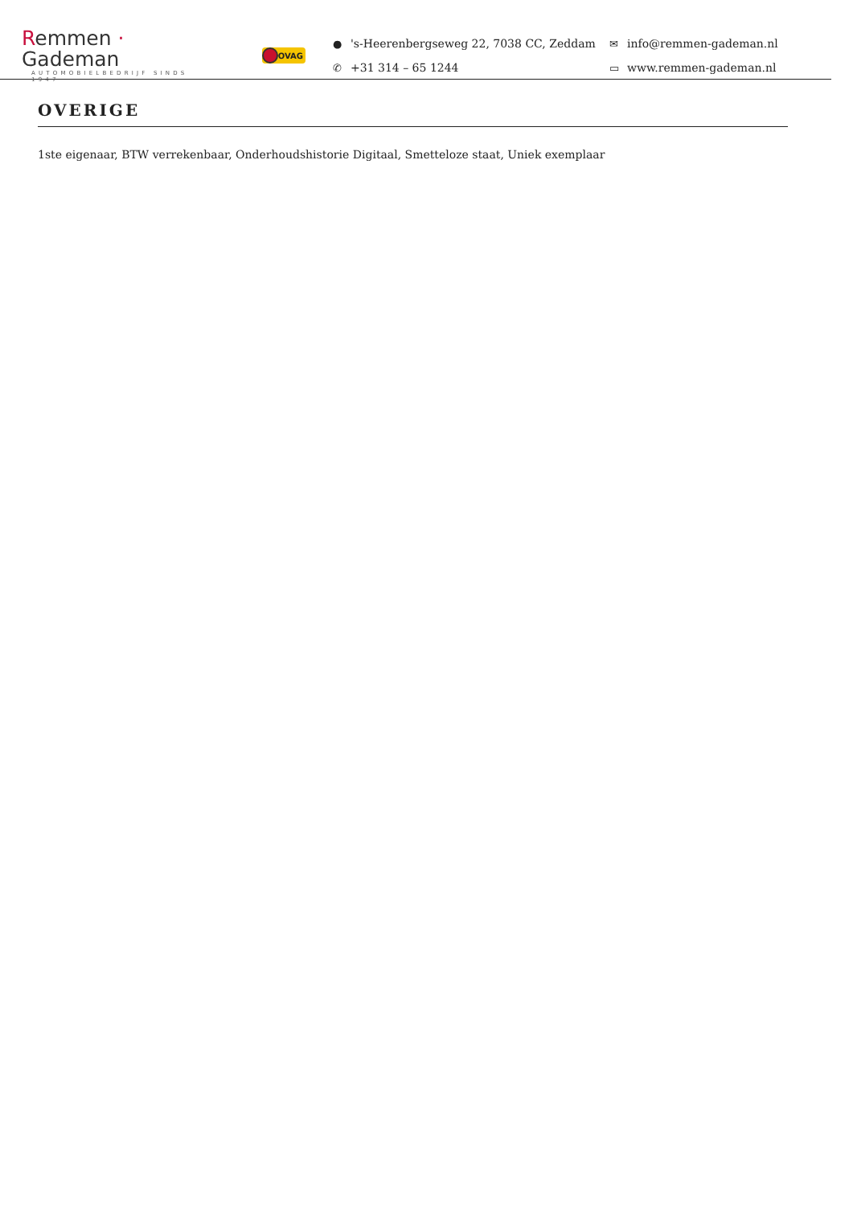Remmen · Gademan
AUTOMOBIELBEDRIJF SINDS 1947
BOVAG
● 's-Heerenbergseweg 22, 7038 CC, Zeddam
✉ info@remmen-gademan.nl
✆ +31 314 – 65 1244
▭ www.remmen-gademan.nl
OVERIGE
1ste eigenaar, BTW verrekenbaar, Onderhoudshistorie Digitaal, Smetteloze staat, Uniek exemplaar